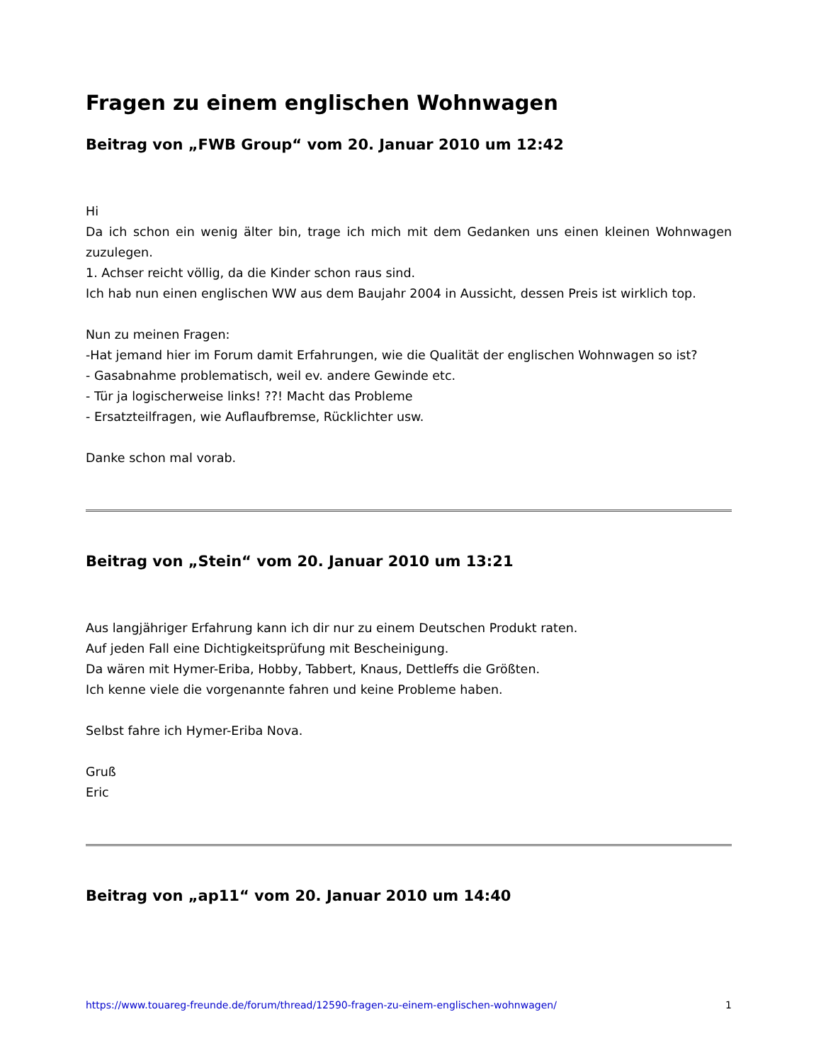Fragen zu einem englischen Wohnwagen
Beitrag von „FWB Group“ vom 20. Januar 2010 um 12:42
Hi
Da ich schon ein wenig älter bin, trage ich mich mit dem Gedanken uns einen kleinen Wohnwagen zuzulegen.
1. Achser reicht völlig, da die Kinder schon raus sind.
Ich hab nun einen englischen WW aus dem Baujahr 2004 in Aussicht, dessen Preis ist wirklich top.
Nun zu meinen Fragen:
-Hat jemand hier im Forum damit Erfahrungen, wie die Qualität der englischen Wohnwagen so ist?
- Gasabnahme problematisch, weil ev. andere Gewinde etc.
- Tür ja logischerweise links! ??! Macht das Probleme
- Ersatzteilfragen, wie Auflaufbremse, Rücklichter usw.
Danke schon mal vorab.
Beitrag von „Stein“ vom 20. Januar 2010 um 13:21
Aus langjähriger Erfahrung kann ich dir nur zu einem Deutschen Produkt raten.
Auf jeden Fall eine Dichtigkeitsprüfung mit Bescheinigung.
Da wären mit Hymer-Eriba, Hobby, Tabbert, Knaus, Dettleffs die Größten.
Ich kenne viele die vorgenannte fahren und keine Probleme haben.
Selbst fahre ich Hymer-Eriba Nova.
Gruß
Eric
Beitrag von „ap11“ vom 20. Januar 2010 um 14:40
https://www.touareg-freunde.de/forum/thread/12590-fragen-zu-einem-englischen-wohnwagen/ 1